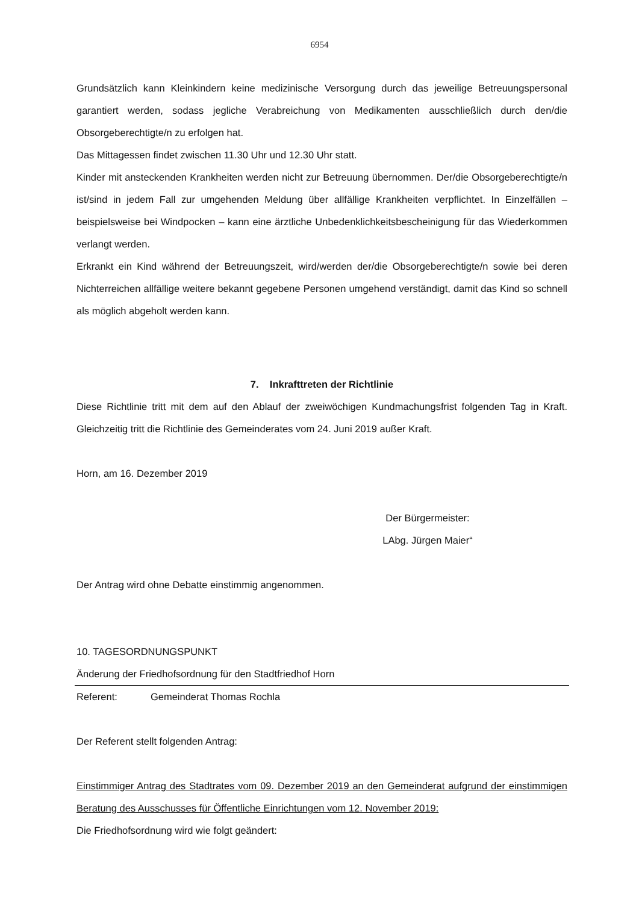6954
Grundsätzlich kann Kleinkindern keine medizinische Versorgung durch das jeweilige Betreuungs­personal garantiert werden, sodass jegliche Verabreichung von Medikamenten ausschließlich durch den/die Obsorgeberechtigte/n zu erfolgen hat.
Das Mittagessen findet zwischen 11.30 Uhr und 12.30 Uhr statt.
Kinder mit ansteckenden Krankheiten werden nicht zur Betreuung übernommen. Der/die Obsorgeberechtigte/n ist/sind in jedem Fall zur umgehenden Meldung über allfällige Krankheiten verpflichtet. In Einzelfällen – beispielsweise bei Windpocken – kann eine ärztliche Unbedenk­lichkeitsbescheinigung für das Wiederkommen verlangt werden.
Erkrankt ein Kind während der Betreuungszeit, wird/werden der/die Obsorgeberechtigte/n sowie bei deren Nichterreichen allfällige weitere bekannt gegebene Personen umgehend verständigt, damit das Kind so schnell als möglich abgeholt werden kann.
7. Inkrafttreten der Richtlinie
Diese Richtlinie tritt mit dem auf den Ablauf der zweiwöchigen Kundmachungsfrist folgenden Tag in Kraft. Gleichzeitig tritt die Richtlinie des Gemeinderates vom 24. Juni 2019 außer Kraft.
Horn, am 16. Dezember 2019
Der Bürgermeister:
LAbg. Jürgen Maier“
Der Antrag wird ohne Debatte einstimmig angenommen.
10. TAGESORDNUNGSPUNKT
Änderung der Friedhofsordnung für den Stadtfriedhof Horn
Referent: Gemeinderat Thomas Rochla
Der Referent stellt folgenden Antrag:
Einstimmiger Antrag des Stadtrates vom 09. Dezember 2019 an den Gemeinderat aufgrund der einstimmigen Beratung des Ausschusses für Öffentliche Einrichtungen vom 12. November 2019:
Die Friedhofsordnung wird wie folgt geändert: